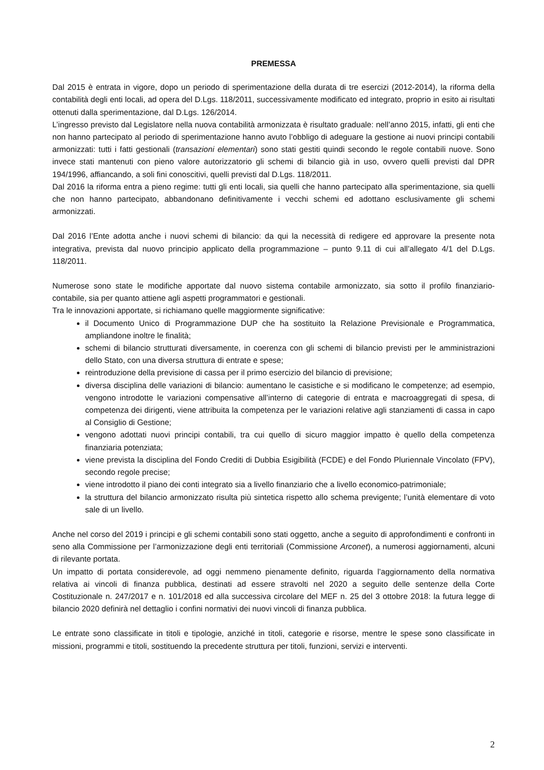PREMESSA
Dal 2015 è entrata in vigore, dopo un periodo di sperimentazione della durata di tre esercizi (2012-2014), la riforma della contabilità degli enti locali, ad opera del D.Lgs. 118/2011, successivamente modificato ed integrato, proprio in esito ai risultati ottenuti dalla sperimentazione, dal D.Lgs. 126/2014.
L’ingresso previsto dal Legislatore nella nuova contabilità armonizzata è risultato graduale: nell’anno 2015, infatti, gli enti che non hanno partecipato al periodo di sperimentazione hanno avuto l’obbligo di adeguare la gestione ai nuovi principi contabili armonizzati: tutti i fatti gestionali (transazioni elementari) sono stati gestiti quindi secondo le regole contabili nuove. Sono invece stati mantenuti con pieno valore autorizzatorio gli schemi di bilancio già in uso, ovvero quelli previsti dal DPR 194/1996, affiancando, a soli fini conoscitivi, quelli previsti dal D.Lgs. 118/2011.
Dal 2016 la riforma entra a pieno regime: tutti gli enti locali, sia quelli che hanno partecipato alla sperimentazione, sia quelli che non hanno partecipato, abbandonano definitivamente i vecchi schemi ed adottano esclusivamente gli schemi armonizzati.
Dal 2016 l’Ente adotta anche i nuovi schemi di bilancio: da qui la necessità di redigere ed approvare la presente nota integrativa, prevista dal nuovo principio applicato della programmazione – punto 9.11 di cui all’allegato 4/1 del D.Lgs. 118/2011.
Numerose sono state le modifiche apportate dal nuovo sistema contabile armonizzato, sia sotto il profilo finanziario-contabile, sia per quanto attiene agli aspetti programmatori e gestionali.
Tra le innovazioni apportate, si richiamano quelle maggiormente significative:
il Documento Unico di Programmazione DUP che ha sostituito la Relazione Previsionale e Programmatica, ampliandone inoltre le finalità;
schemi di bilancio strutturati diversamente, in coerenza con gli schemi di bilancio previsti per le amministrazioni dello Stato, con una diversa struttura di entrate e spese;
reintroduzione della previsione di cassa per il primo esercizio del bilancio di previsione;
diversa disciplina delle variazioni di bilancio: aumentano le casistiche e si modificano le competenze; ad esempio, vengono introdotte le variazioni compensative all’interno di categorie di entrata e macroaggregati di spesa, di competenza dei dirigenti, viene attribuita la competenza per le variazioni relative agli stanziamenti di cassa in capo al Consiglio di Gestione;
vengono adottati nuovi principi contabili, tra cui quello di sicuro maggior impatto è quello della competenza finanziaria potenziata;
viene prevista la disciplina del Fondo Crediti di Dubbia Esigibilità (FCDE) e del Fondo Pluriennale Vincolato (FPV), secondo regole precise;
viene introdotto il piano dei conti integrato sia a livello finanziario che a livello economico-patrimoniale;
la struttura del bilancio armonizzato risulta più sintetica rispetto allo schema previgente; l’unità elementare di voto sale di un livello.
Anche nel corso del 2019 i principi e gli schemi contabili sono stati oggetto, anche a seguito di approfondimenti e confronti in seno alla Commissione per l’armonizzazione degli enti territoriali (Commissione Arconet), a numerosi aggiornamenti, alcuni di rilevante portata.
Un impatto di portata considerevole, ad oggi nemmeno pienamente definito, riguarda l’aggiornamento della normativa relativa ai vincoli di finanza pubblica, destinati ad essere stravolti nel 2020 a seguito delle sentenze della Corte Costituzionale n. 247/2017 e n. 101/2018 ed alla successiva circolare del MEF n. 25 del 3 ottobre 2018: la futura legge di bilancio 2020 definirà nel dettaglio i confini normativi dei nuovi vincoli di finanza pubblica.
Le entrate sono classificate in titoli e tipologie, anziché in titoli, categorie e risorse, mentre le spese sono classificate in missioni, programmi e titoli, sostituendo la precedente struttura per titoli, funzioni, servizi e interventi.
2